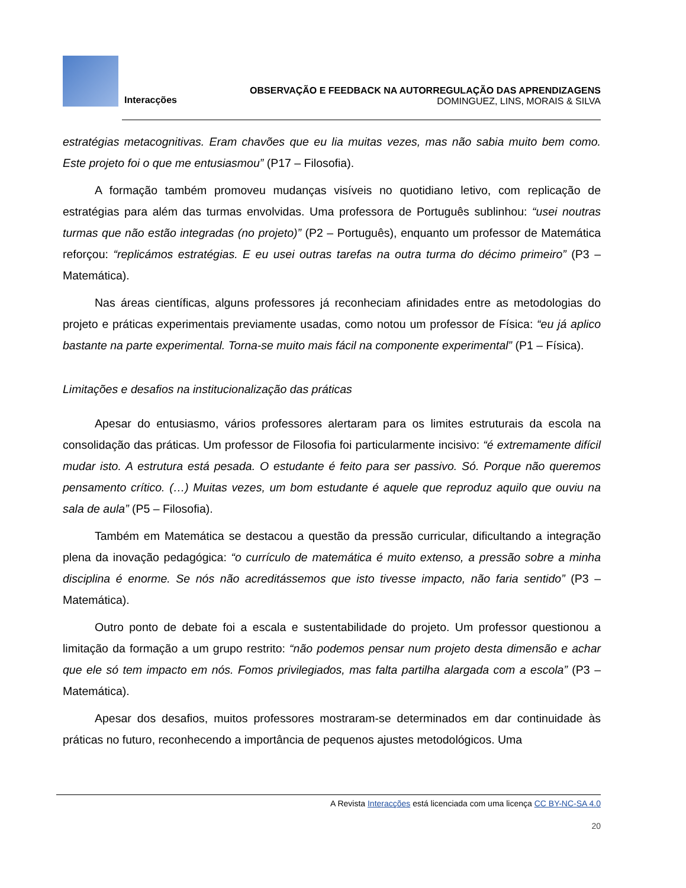Interacções
OBSERVAÇÃO E FEEDBACK NA AUTORREGULAÇÃO DAS APRENDIZAGENS
DOMINGUEZ, LINS, MORAIS & SILVA
estratégias metacognitivas. Eram chavões que eu lia muitas vezes, mas não sabia muito bem como. Este projeto foi o que me entusiasmou” (P17 – Filosofia).
A formação também promoveu mudanças visíveis no quotidiano letivo, com replicação de estratégias para além das turmas envolvidas. Uma professora de Português sublinhou: “usei noutras turmas que não estão integradas (no projeto)” (P2 – Português), enquanto um professor de Matemática reforçou: “replicámos estratégias. E eu usei outras tarefas na outra turma do décimo primeiro” (P3 – Matemática).
Nas áreas científicas, alguns professores já reconheciam afinidades entre as metodologias do projeto e práticas experimentais previamente usadas, como notou um professor de Física: “eu já aplico bastante na parte experimental. Torna-se muito mais fácil na componente experimental” (P1 – Física).
Limitações e desafios na institucionalização das práticas
Apesar do entusiasmo, vários professores alertaram para os limites estruturais da escola na consolidação das práticas. Um professor de Filosofia foi particularmente incisivo: “é extremamente difícil mudar isto. A estrutura está pesada. O estudante é feito para ser passivo. Só. Porque não queremos pensamento crítico. (…) Muitas vezes, um bom estudante é aquele que reproduz aquilo que ouviu na sala de aula” (P5 – Filosofia).
Também em Matemática se destacou a questão da pressão curricular, dificultando a integração plena da inovação pedagógica: “o currículo de matemática é muito extenso, a pressão sobre a minha disciplina é enorme. Se nós não acreditássemos que isto tivesse impacto, não faria sentido” (P3 – Matemática).
Outro ponto de debate foi a escala e sustentabilidade do projeto. Um professor questionou a limitação da formação a um grupo restrito: “não podemos pensar num projeto desta dimensão e achar que ele só tem impacto em nós. Fomos privilegiados, mas falta partilha alargada com a escola” (P3 – Matemática).
Apesar dos desafios, muitos professores mostraram-se determinados em dar continuidade às práticas no futuro, reconhecendo a importância de pequenos ajustes metodológicos. Uma
A Revista Interacções está licenciada com uma licença CC BY-NC-SA 4.0
20